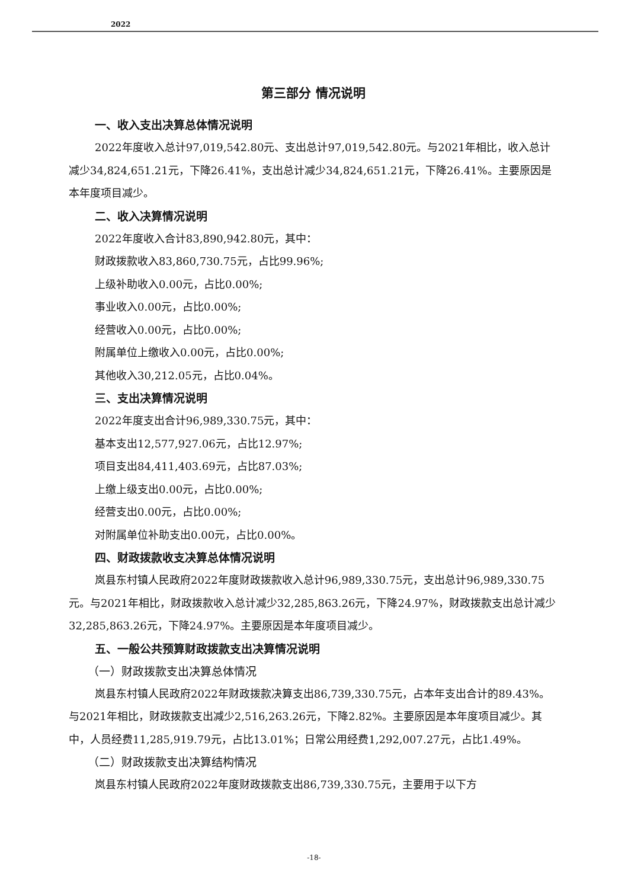2022
第三部分 情况说明
一、收入支出决算总体情况说明
2022年度收入总计97,019,542.80元、支出总计97,019,542.80元。与2021年相比，收入总计减少34,824,651.21元，下降26.41%，支出总计减少34,824,651.21元，下降26.41%。主要原因是本年度项目减少。
二、收入决算情况说明
2022年度收入合计83,890,942.80元，其中：
财政拨款收入83,860,730.75元，占比99.96%;
上级补助收入0.00元，占比0.00%;
事业收入0.00元，占比0.00%;
经营收入0.00元，占比0.00%;
附属单位上缴收入0.00元，占比0.00%;
其他收入30,212.05元，占比0.04%。
三、支出决算情况说明
2022年度支出合计96,989,330.75元，其中：
基本支出12,577,927.06元，占比12.97%;
项目支出84,411,403.69元，占比87.03%;
上缴上级支出0.00元，占比0.00%;
经营支出0.00元，占比0.00%;
对附属单位补助支出0.00元，占比0.00%。
四、财政拨款收支决算总体情况说明
岚县东村镇人民政府2022年度财政拨款收入总计96,989,330.75元，支出总计96,989,330.75元。与2021年相比，财政拨款收入总计减少32,285,863.26元，下降24.97%，财政拨款支出总计减少32,285,863.26元，下降24.97%。主要原因是本年度项目减少。
五、一般公共预算财政拨款支出决算情况说明
（一）财政拨款支出决算总体情况
岚县东村镇人民政府2022年财政拨款决算支出86,739,330.75元，占本年支出合计的89.43%。与2021年相比，财政拨款支出减少2,516,263.26元，下降2.82%。主要原因是本年度项目减少。其中，人员经费11,285,919.79元，占比13.01%；日常公用经费1,292,007.27元，占比1.49%。
（二）财政拨款支出决算结构情况
岚县东村镇人民政府2022年度财政拨款支出86,739,330.75元，主要用于以下方
-18-